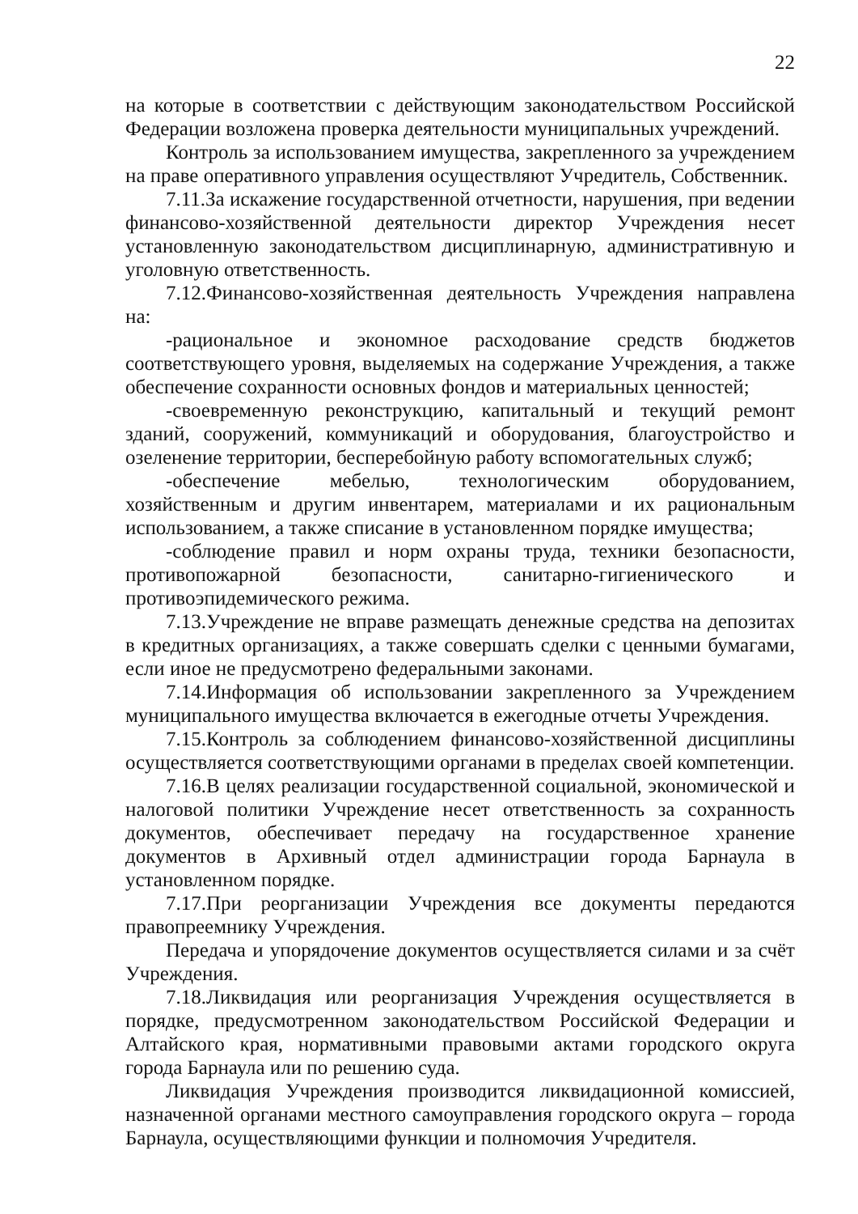22
на которые в соответствии с действующим законодательством Российской Федерации возложена проверка деятельности муниципальных учреждений.
Контроль за использованием имущества, закрепленного за учреждением на праве оперативного управления осуществляют Учредитель, Собственник.
7.11.За искажение государственной отчетности, нарушения, при ведении финансово-хозяйственной деятельности директор Учреждения несет установленную законодательством дисциплинарную, административную и уголовную ответственность.
7.12.Финансово-хозяйственная деятельность Учреждения направлена на:
-рациональное и экономное расходование средств бюджетов соответствующего уровня, выделяемых на содержание Учреждения, а также обеспечение сохранности основных фондов и материальных ценностей;
-своевременную реконструкцию, капитальный и текущий ремонт зданий, сооружений, коммуникаций и оборудования, благоустройство и озеленение территории, бесперебойную работу вспомогательных служб;
-обеспечение мебелью, технологическим оборудованием, хозяйственным и другим инвентарем, материалами и их рациональным использованием, а также списание в установленном порядке имущества;
-соблюдение правил и норм охраны труда, техники безопасности, противопожарной безопасности, санитарно-гигиенического и противоэпидемического режима.
7.13.Учреждение не вправе размещать денежные средства на депозитах в кредитных организациях, а также совершать сделки с ценными бумагами, если иное не предусмотрено федеральными законами.
7.14.Информация об использовании закрепленного за Учреждением муниципального имущества включается в ежегодные отчеты Учреждения.
7.15.Контроль за соблюдением финансово-хозяйственной дисциплины осуществляется соответствующими органами в пределах своей компетенции.
7.16.В целях реализации государственной социальной, экономической и налоговой политики Учреждение несет ответственность за сохранность документов, обеспечивает передачу на государственное хранение документов в Архивный отдел администрации города Барнаула в установленном порядке.
7.17.При реорганизации Учреждения все документы передаются правопреемнику Учреждения.
Передача и упорядочение документов осуществляется силами и за счёт Учреждения.
7.18.Ликвидация или реорганизация Учреждения осуществляется в порядке, предусмотренном законодательством Российской Федерации и Алтайского края, нормативными правовыми актами городского округа города Барнаула или по решению суда.
Ликвидация Учреждения производится ликвидационной комиссией, назначенной органами местного самоуправления городского округа – города Барнаула, осуществляющими функции и полномочия Учредителя.